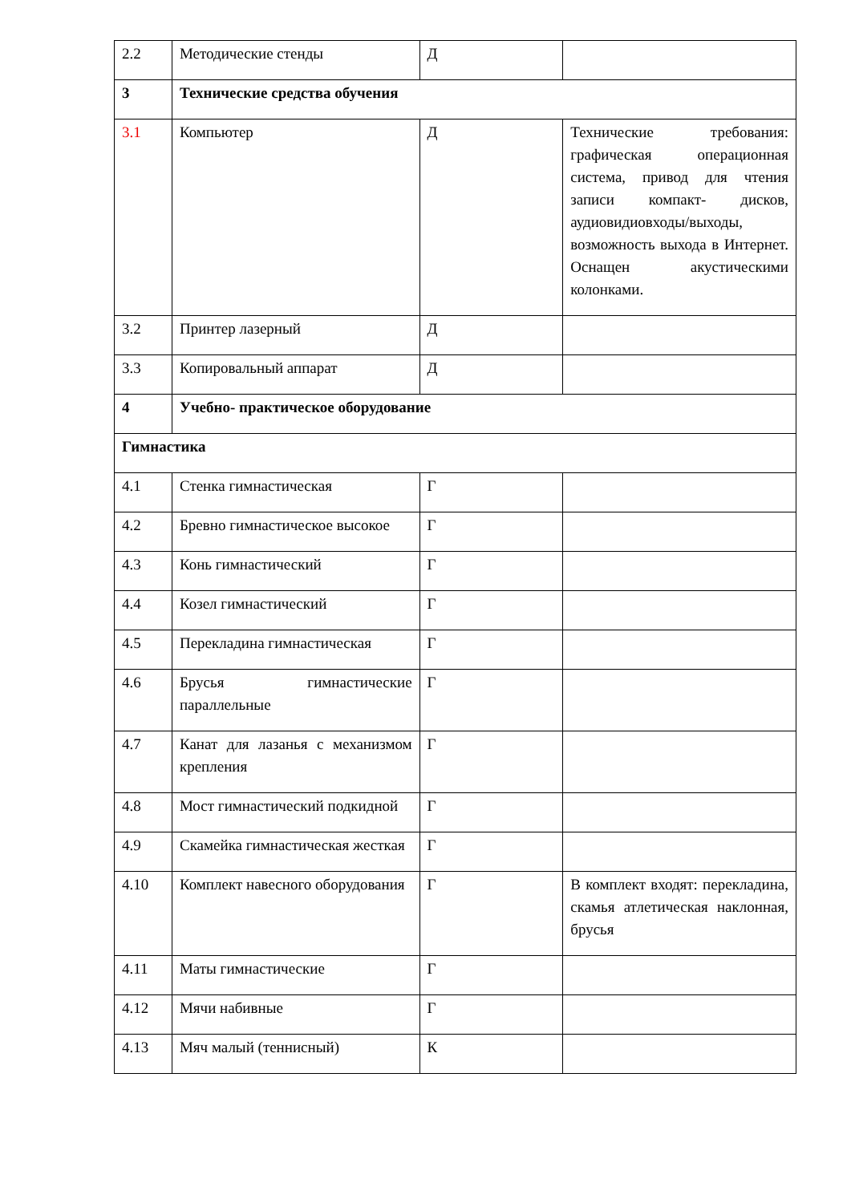| 2.2 | Методические стенды | Д | |
| 3 | Технические средства обучения | | |
| 3.1 | Компьютер | Д | Технические требования: графическая операционная система, привод для чтения записи компакт- дисков, аудиовидиовходы/выходы, возможность выхода в Интернет. Оснащен акустическими колонками. |
| 3.2 | Принтер лазерный | Д | |
| 3.3 | Копировальный аппарат | Д | |
| 4 | Учебно- практическое оборудование | | |
| Гимнастика | | | |
| 4.1 | Стенка гимнастическая | Г | |
| 4.2 | Бревно гимнастическое высокое | Г | |
| 4.3 | Конь гимнастический | Г | |
| 4.4 | Козел гимнастический | Г | |
| 4.5 | Перекладина гимнастическая | Г | |
| 4.6 | Брусья гимнастические параллельные | Г | |
| 4.7 | Канат для лазанья с механизмом крепления | Г | |
| 4.8 | Мост гимнастический подкидной | Г | |
| 4.9 | Скамейка гимнастическая жесткая | Г | |
| 4.10 | Комплект навесного оборудования | Г | В комплект входят: перекладина, скамья атлетическая наклонная, брусья |
| 4.11 | Маты гимнастические | Г | |
| 4.12 | Мячи набивные | Г | |
| 4.13 | Мяч малый (теннисный) | К | |